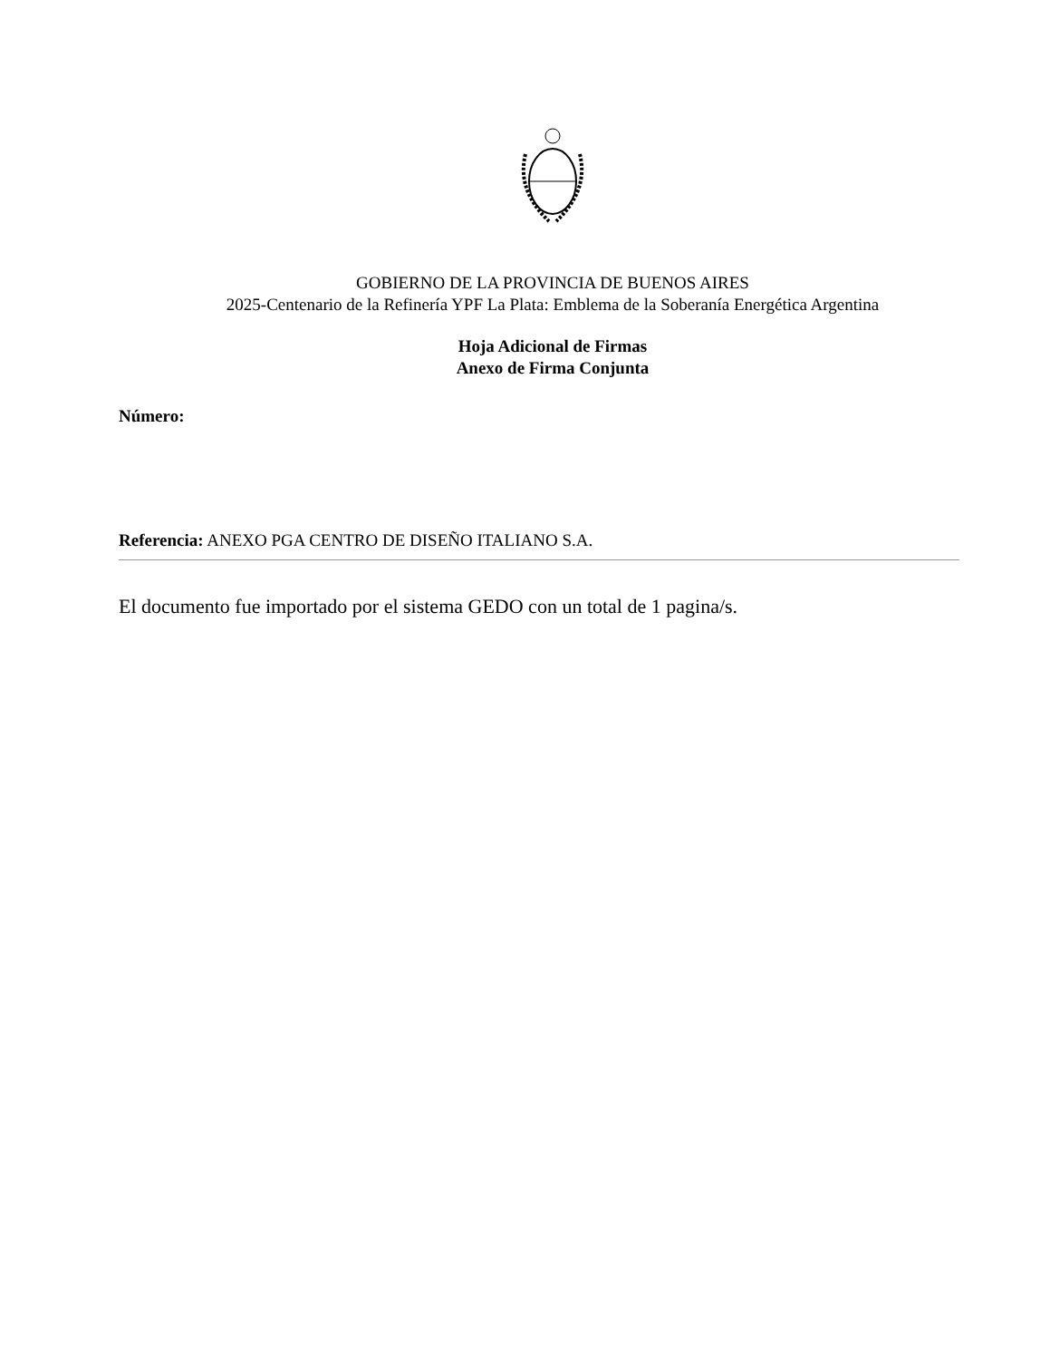GOBIERNO DE LA PROVINCIA DE BUENOS AIRES
2025-Centenario de la Refinería YPF La Plata: Emblema de la Soberanía Energética Argentina
Hoja Adicional de Firmas
Anexo de Firma Conjunta
Número:
Referencia: ANEXO PGA CENTRO DE DISEÑO ITALIANO S.A.
El documento fue importado por el sistema GEDO con un total de 1 pagina/s.